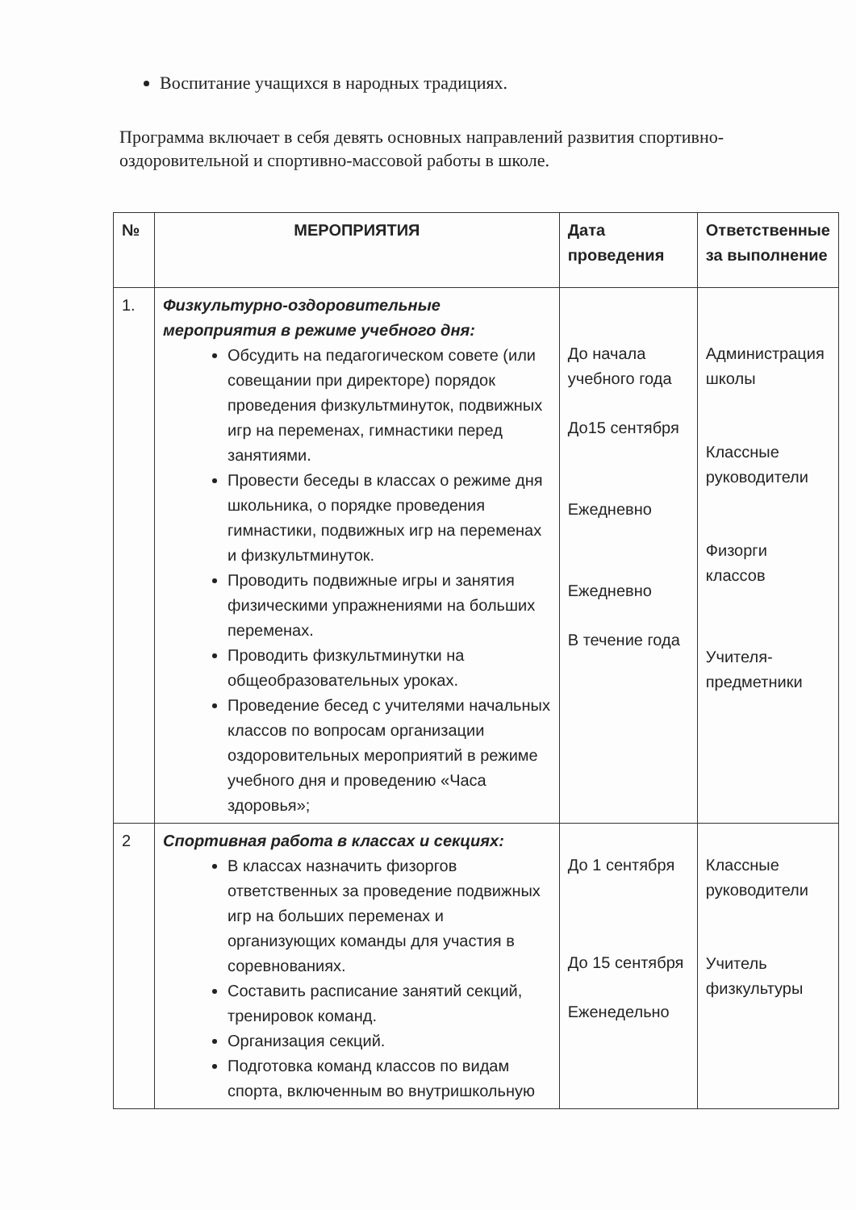Воспитание учащихся в народных традициях.
Программа включает в себя девять основных направлений развития спортивно-оздоровительной и спортивно-массовой работы в школе.
| № | МЕРОПРИЯТИЯ | Дата проведения | Ответственные за выполнение |
| --- | --- | --- | --- |
| 1. | Физкультурно-оздоровительные мероприятия в режиме учебного дня: Обсудить на педагогическом совете (или совещании при директоре) порядок проведения физкультминуток, подвижных игр на переменах, гимнастики перед занятиями. Провести беседы в классах о режиме дня школьника, о порядке проведения гимнастики, подвижных игр на переменах и физкультминуток. Проводить подвижные игры и занятия физическими упражнениями на больших переменах. Проводить физкультминутки на общеобразовательных уроках. Проведение бесед с учителями начальных классов по вопросам организации оздоровительных мероприятий в режиме учебного дня и проведению «Часа здоровья»; | До начала учебного года До15 сентября Ежедневно Ежедневно В течение года | Администрация школы Классные руководители Физорги классов Учителя-предметники |
| 2 | Спортивная работа в классах и секциях: В классах назначить физоргов ответственных за проведение подвижных игр на больших переменах и организующих команды для участия в соревнованиях. Составить расписание занятий секций, тренировок команд. Организация секций. Подготовка команд классов по видам спорта, включенным во внутришкольную | До 1 сентября До 15 сентября Еженедельно | Классные руководители Учитель физкультуры |